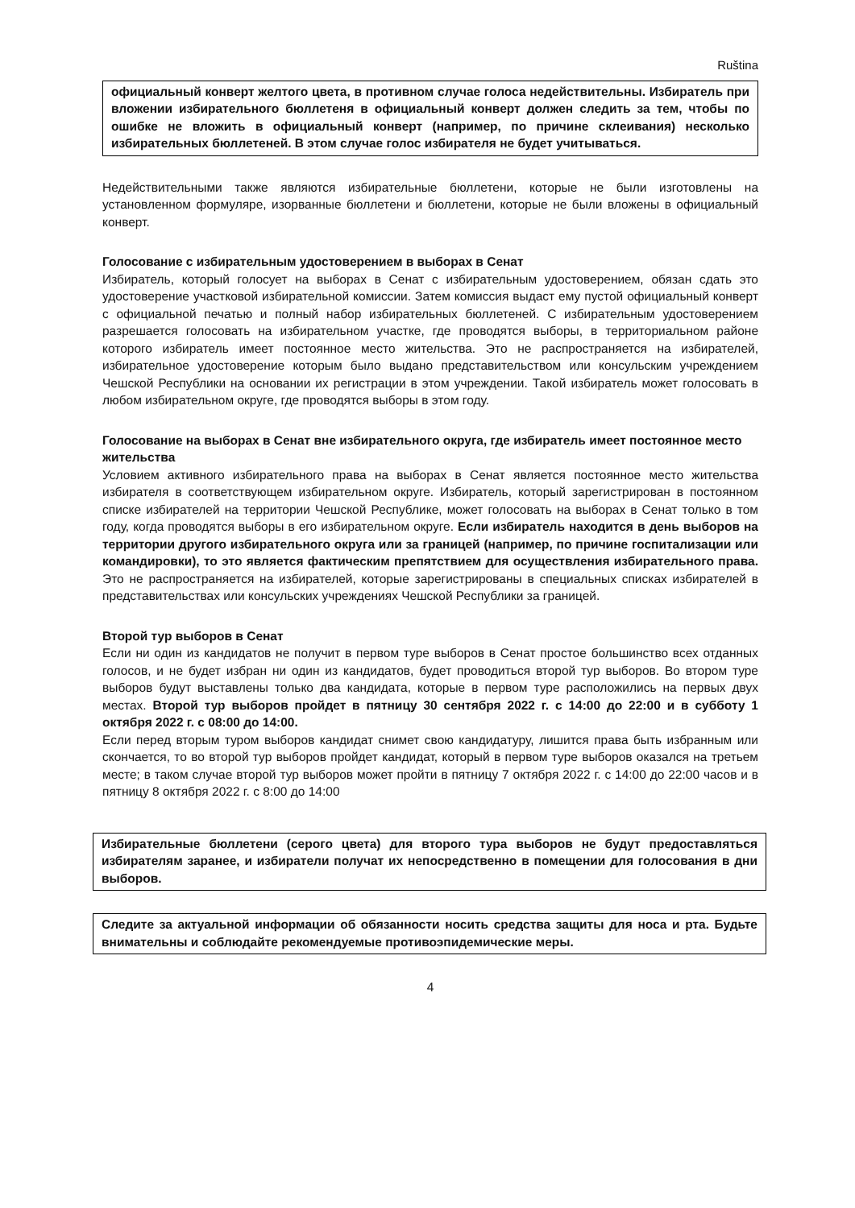Ruština
официальный конверт желтого цвета, в противном случае голоса недействительны. Избиратель при вложении избирательного бюллетеня в официальный конверт должен следить за тем, чтобы по ошибке не вложить в официальный конверт (например, по причине склеивания) несколько избирательных бюллетеней. В этом случае голос избирателя не будет учитываться.
Недействительными также являются избирательные бюллетени, которые не были изготовлены на установленном формуляре, изорванные бюллетени и бюллетени, которые не были вложены в официальный конверт.
Голосование с избирательным удостоверением в выборах в Сенат
Избиратель, который голосует на выборах в Сенат с избирательным удостоверением, обязан сдать это удостоверение участковой избирательной комиссии. Затем комиссия выдаст ему пустой официальный конверт с официальной печатью и полный набор избирательных бюллетеней. С избирательным удостоверением разрешается голосовать на избирательном участке, где проводятся выборы, в территориальном районе которого избиратель имеет постоянное место жительства. Это не распространяется на избирателей, избирательное удостоверение которым было выдано представительством или консульским учреждением Чешской Республики на основании их регистрации в этом учреждении. Такой избиратель может голосовать в любом избирательном округе, где проводятся выборы в этом году.
Голосование на выборах в Сенат вне избирательного округа, где избиратель имеет постоянное место жительства
Условием активного избирательного права на выборах в Сенат является постоянное место жительства избирателя в соответствующем избирательном округе. Избиратель, который зарегистрирован в постоянном списке избирателей на территории Чешской Республике, может голосовать на выборах в Сенат только в том году, когда проводятся выборы в его избирательном округе. Если избиратель находится в день выборов на территории другого избирательного округа или за границей (например, по причине госпитализации или командировки), то это является фактическим препятствием для осуществления избирательного права. Это не распространяется на избирателей, которые зарегистрированы в специальных списках избирателей в представительствах или консульских учреждениях Чешской Республики за границей.
Второй тур выборов в Сенат
Если ни один из кандидатов не получит в первом туре выборов в Сенат простое большинство всех отданных голосов, и не будет избран ни один из кандидатов, будет проводиться второй тур выборов. Во втором туре выборов будут выставлены только два кандидата, которые в первом туре расположились на первых двух местах. Второй тур выборов пройдет в пятницу 30 сентября 2022 г. с 14:00 до 22:00 и в субботу 1 октября 2022 г. с 08:00 до 14:00.
Если перед вторым туром выборов кандидат снимет свою кандидатуру, лишится права быть избранным или скончается, то во второй тур выборов пройдет кандидат, который в первом туре выборов оказался на третьем месте; в таком случае второй тур выборов может пройти в пятницу 7 октября 2022 г. с 14:00 до 22:00 часов и в пятницу 8 октября 2022 г. с 8:00 до 14:00
Избирательные бюллетени (серого цвета) для второго тура выборов не будут предоставляться избирателям заранее, и избиратели получат их непосредственно в помещении для голосования в дни выборов.
Следите за актуальной информации об обязанности носить средства защиты для носа и рта. Будьте внимательны и соблюдайте рекомендуемые противоэпидемические меры.
4